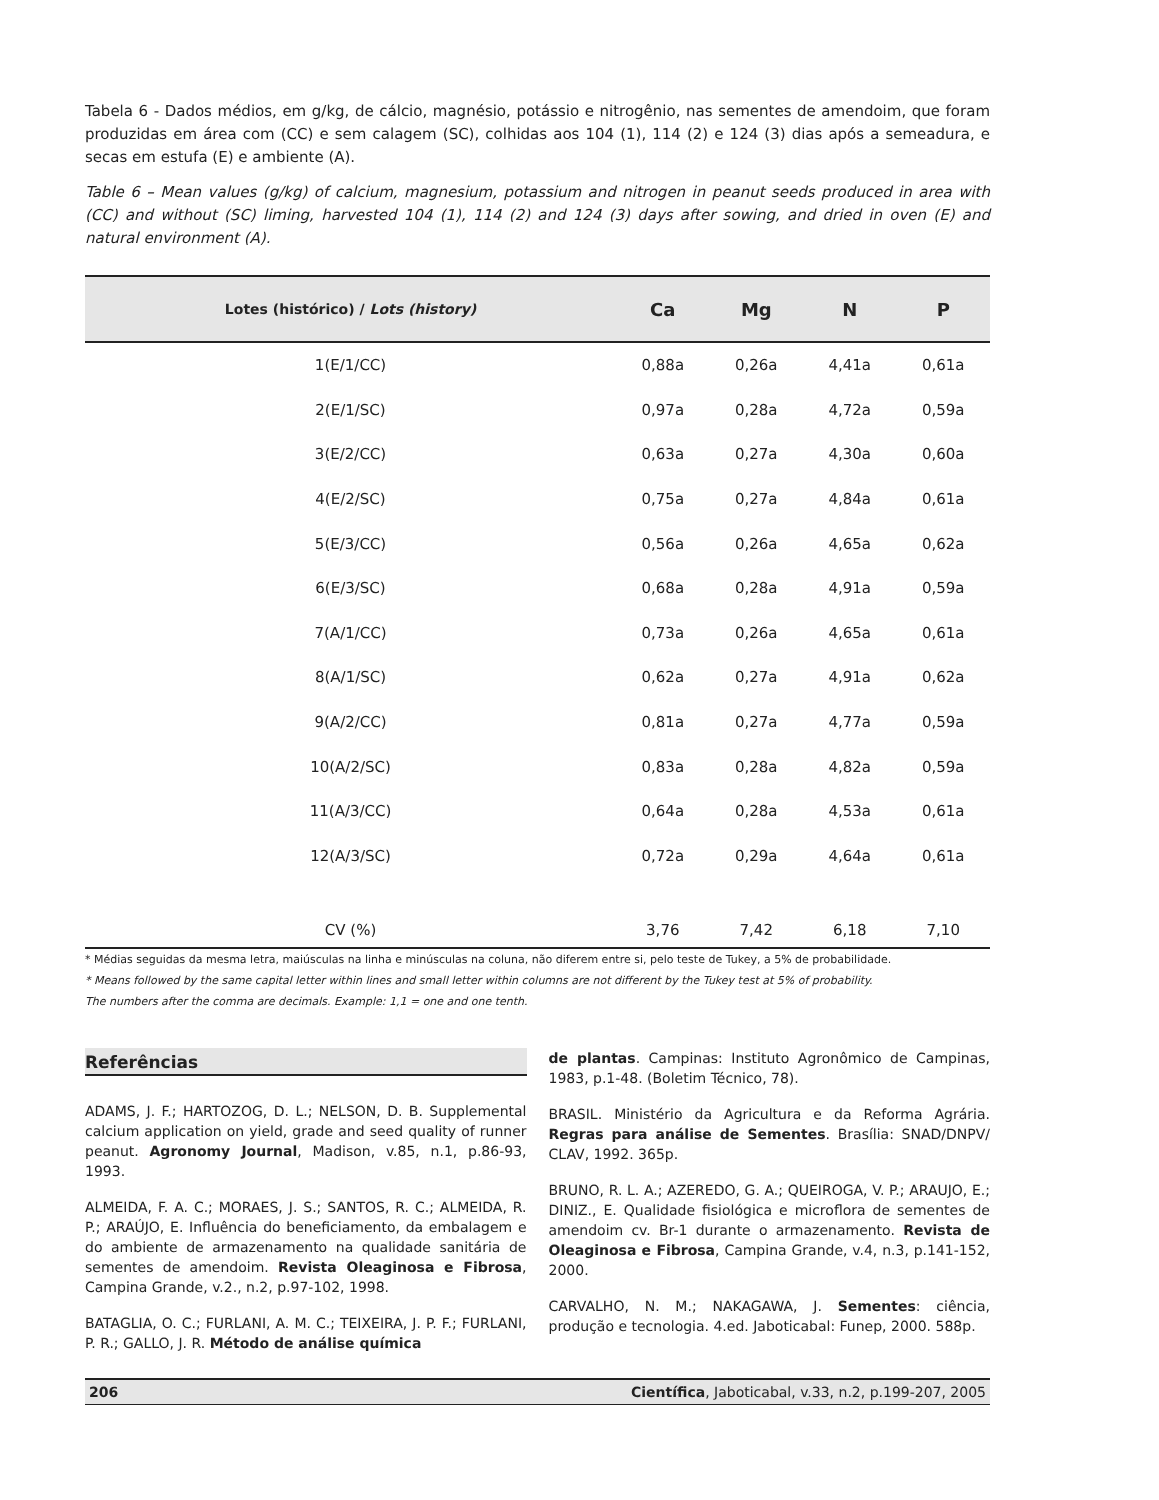Tabela 6 - Dados médios, em g/kg, de cálcio, magnésio, potássio e nitrogênio, nas sementes de amendoim, que foram produzidas em área com (CC) e sem calagem (SC), colhidas aos 104 (1), 114 (2) e 124 (3) dias após a semeadura, e secas em estufa (E) e ambiente (A).
Table 6 – Mean values (g/kg) of calcium, magnesium, potassium and nitrogen in peanut seeds produced in area with (CC) and without (SC) liming, harvested 104 (1), 114 (2) and 124 (3) days after sowing, and dried in oven (E) and natural environment (A).
| Lotes (histórico) / Lots (history) | Ca | Mg | N | P |
| --- | --- | --- | --- | --- |
| 1(E/1/CC) | 0,88a | 0,26a | 4,41a | 0,61a |
| 2(E/1/SC) | 0,97a | 0,28a | 4,72a | 0,59a |
| 3(E/2/CC) | 0,63a | 0,27a | 4,30a | 0,60a |
| 4(E/2/SC) | 0,75a | 0,27a | 4,84a | 0,61a |
| 5(E/3/CC) | 0,56a | 0,26a | 4,65a | 0,62a |
| 6(E/3/SC) | 0,68a | 0,28a | 4,91a | 0,59a |
| 7(A/1/CC) | 0,73a | 0,26a | 4,65a | 0,61a |
| 8(A/1/SC) | 0,62a | 0,27a | 4,91a | 0,62a |
| 9(A/2/CC) | 0,81a | 0,27a | 4,77a | 0,59a |
| 10(A/2/SC) | 0,83a | 0,28a | 4,82a | 0,59a |
| 11(A/3/CC) | 0,64a | 0,28a | 4,53a | 0,61a |
| 12(A/3/SC) | 0,72a | 0,29a | 4,64a | 0,61a |
| CV (%) | 3,76 | 7,42 | 6,18 | 7,10 |
* Médias seguidas da mesma letra, maiúsculas na linha e minúsculas na coluna, não diferem entre si, pelo teste de Tukey, a 5% de probabilidade.
* Means followed by the same capital letter within lines and small letter within columns are not different by the Tukey test at 5% of probability.
The numbers after the comma are decimals. Example: 1,1 = one and one tenth.
Referências
ADAMS, J. F.; HARTOZOG, D. L.; NELSON, D. B. Supplemental calcium application on yield, grade and seed quality of runner peanut. Agronomy Journal, Madison, v.85, n.1, p.86-93, 1993.
ALMEIDA, F. A. C.; MORAES, J. S.; SANTOS, R. C.; ALMEIDA, R. P.; ARAÚJO, E. Influência do beneficiamento, da embalagem e do ambiente de armazenamento na qualidade sanitária de sementes de amendoim. Revista Oleaginosa e Fibrosa, Campina Grande, v.2., n.2, p.97-102, 1998.
BATAGLIA, O. C.; FURLANI, A. M. C.; TEIXEIRA, J. P. F.; FURLANI, P. R.; GALLO, J. R. Método de análise química
de plantas. Campinas: Instituto Agronômico de Campinas, 1983, p.1-48. (Boletim Técnico, 78).
BRASIL. Ministério da Agricultura e da Reforma Agrária. Regras para análise de Sementes. Brasília: SNAD/DNPV/ CLAV, 1992. 365p.
BRUNO, R. L. A.; AZEREDO, G. A.; QUEIROGA, V. P.; ARAUJO, E.; DINIZ., E. Qualidade fisiológica e microflora de sementes de amendoim cv. Br-1 durante o armazenamento. Revista de Oleaginosa e Fibrosa, Campina Grande, v.4, n.3, p.141-152, 2000.
CARVALHO, N. M.; NAKAGAWA, J. Sementes: ciência, produção e tecnologia. 4.ed. Jaboticabal: Funep, 2000. 588p.
206 Científica, Jaboticabal, v.33, n.2, p.199-207, 2005